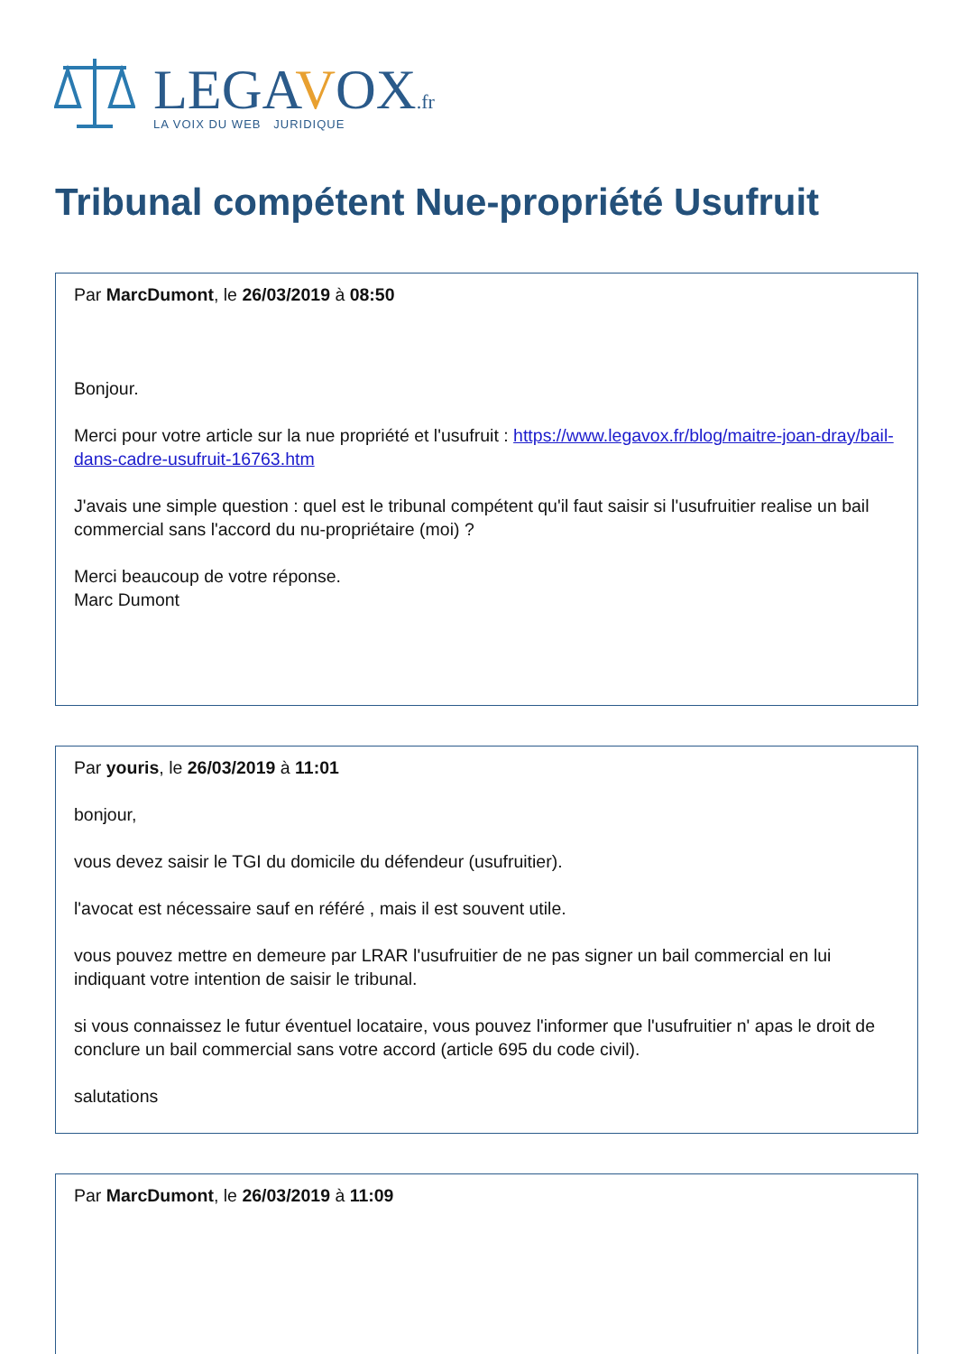LEGAVOX.fr
LA VOIX DU WEB JURIDIQUE
Tribunal compétent Nue-propriété Usufruit
Par MarcDumont, le 26/03/2019 à 08:50
Bonjour.
Merci pour votre article sur la nue propriété et l'usufruit : https://www.legavox.fr/blog/maitre-joan-dray/bail-dans-cadre-usufruit-16763.htm
J'avais une simple question : quel est le tribunal compétent qu'il faut saisir si l'usufruitier realise un bail commercial sans l'accord du nu-propriétaire (moi) ?
Merci beaucoup de votre réponse.
Marc Dumont
Par youris, le 26/03/2019 à 11:01
bonjour,
vous devez saisir le TGI du domicile du défendeur (usufruitier).
l'avocat est nécessaire sauf en référé , mais il est souvent utile.
vous pouvez mettre en demeure par LRAR l'usufruitier de ne pas signer un bail commercial en lui indiquant votre intention de saisir le tribunal.
si vous connaissez le futur éventuel locataire, vous pouvez l'informer que l'usufruitier n' apas le droit de conclure un bail commercial sans votre accord (article 695 du code civil).
salutations
Par MarcDumont, le 26/03/2019 à 11:09